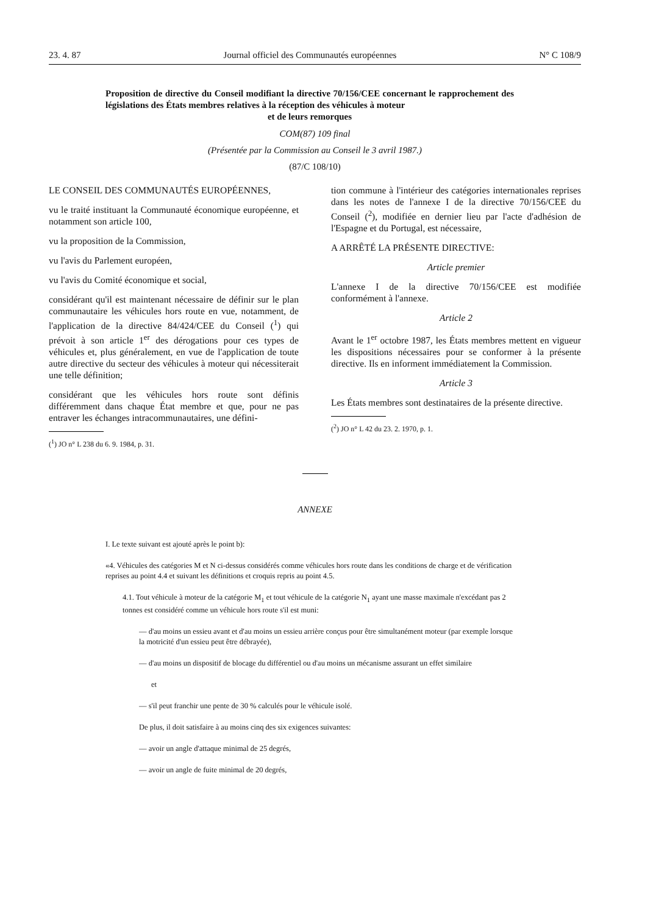23. 4. 87 Journal officiel des Communautés européennes N° C 108/9
Proposition de directive du Conseil modifiant la directive 70/156/CEE concernant le rapprochement des législations des États membres relatives à la réception des véhicules à moteur
et de leurs remorques
COM(87) 109 final
(Présentée par la Commission au Conseil le 3 avril 1987.)
(87/C 108/10)
LE CONSEIL DES COMMUNAUTÉS EUROPÉENNES,
vu le traité instituant la Communauté économique européenne, et notamment son article 100,
vu la proposition de la Commission,
vu l'avis du Parlement européen,
vu l'avis du Comité économique et social,
considérant qu'il est maintenant nécessaire de définir sur le plan communautaire les véhicules hors route en vue, notamment, de l'application de la directive 84/424/CEE du Conseil (<sup>1</sup>) qui prévoit à son article 1<sup>er</sup> des dérogations pour ces types de véhicules et, plus généralement, en vue de l'application de toute autre directive du secteur des véhicules à moteur qui nécessiterait une telle définition;
considérant que les véhicules hors route sont définis différemment dans chaque État membre et que, pour ne pas entraver les échanges intracommunautaires, une défini-
(<sup>1</sup>) JO n° L 238 du 6. 9. 1984, p. 31.
tion commune à l'intérieur des catégories internationales reprises dans les notes de l'annexe I de la directive 70/156/CEE du Conseil (<sup>2</sup>), modifiée en dernier lieu par l'acte d'adhésion de l'Espagne et du Portugal, est nécessaire,
A ARRÊTÉ LA PRÉSENTE DIRECTIVE:
Article premier
L'annexe I de la directive 70/156/CEE est modifiée conformément à l'annexe.
Article 2
Avant le 1<sup>er</sup> octobre 1987, les États membres mettent en vigueur les dispositions nécessaires pour se conformer à la présente directive. Ils en informent immédiatement la Commission.
Article 3
Les États membres sont destinataires de la présente directive.
(<sup>2</sup>) JO n° L 42 du 23. 2. 1970, p. 1.
ANNEXE
I. Le texte suivant est ajouté après le point b):
«4. Véhicules des catégories M et N ci-dessus considérés comme véhicules hors route dans les conditions de charge et de vérification reprises au point 4.4 et suivant les définitions et croquis repris au point 4.5.
4.1. Tout véhicule à moteur de la catégorie M<sub>1</sub> et tout véhicule de la catégorie N<sub>1</sub> ayant une masse maximale n'excédant pas 2 tonnes est considéré comme un véhicule hors route s'il est muni:
— d'au moins un essieu avant et d'au moins un essieu arrière conçus pour être simultanément moteur (par exemple lorsque la motricité d'un essieu peut être débrayée),
— d'au moins un dispositif de blocage du différentiel ou d'au moins un mécanisme assurant un effet similaire
et
— s'il peut franchir une pente de 30 % calculés pour le véhicule isolé.
De plus, il doit satisfaire à au moins cinq des six exigences suivantes:
— avoir un angle d'attaque minimal de 25 degrés,
— avoir un angle de fuite minimal de 20 degrés,